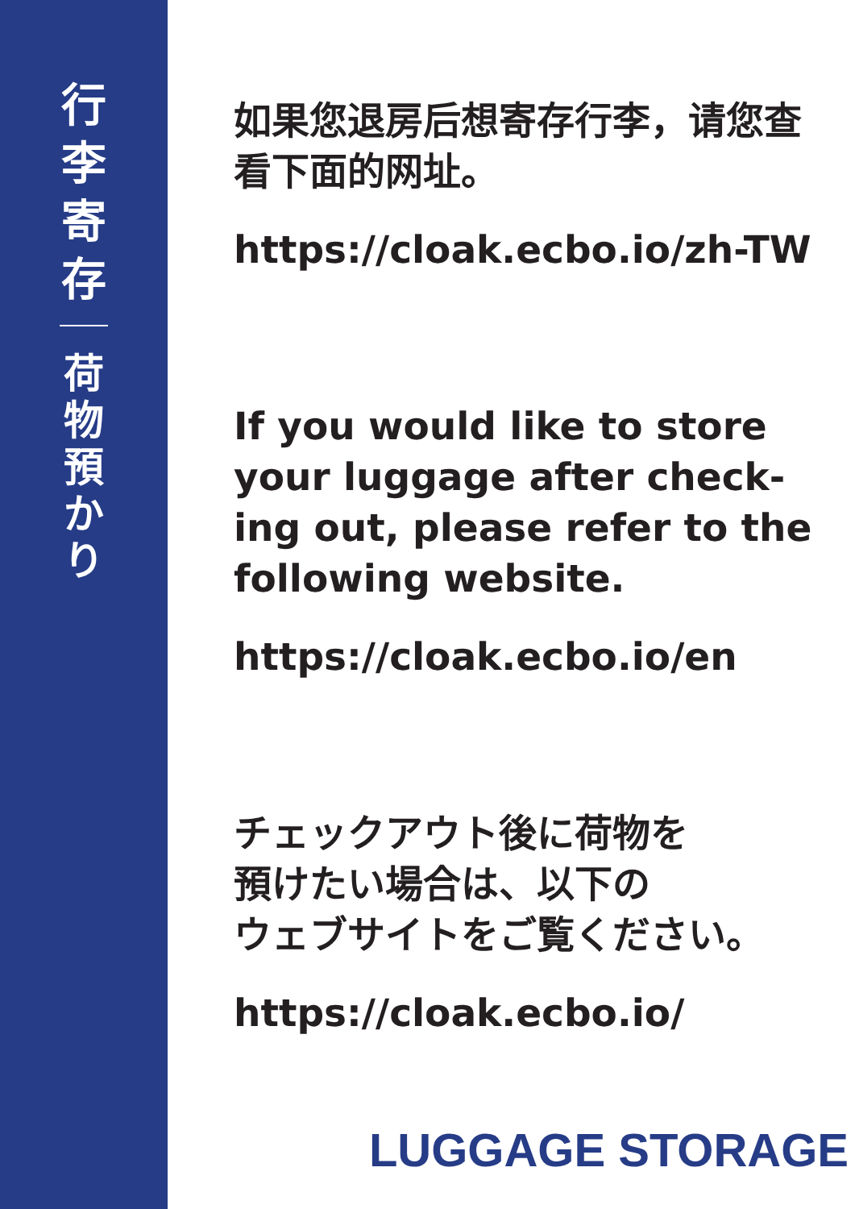行
李
寄
存
荷
物
預
か
り
如果您退房后想寄存行李，请您查看下面的网址。
https://cloak.ecbo.io/zh-TW
If you would like to store your luggage after check-ing out, please refer to the following website.
https://cloak.ecbo.io/en
チェックアウト後に荷物を
預けたい場合は、以下の
ウェブサイトをご覧ください。
https://cloak.ecbo.io/
LUGGAGE STORAGE